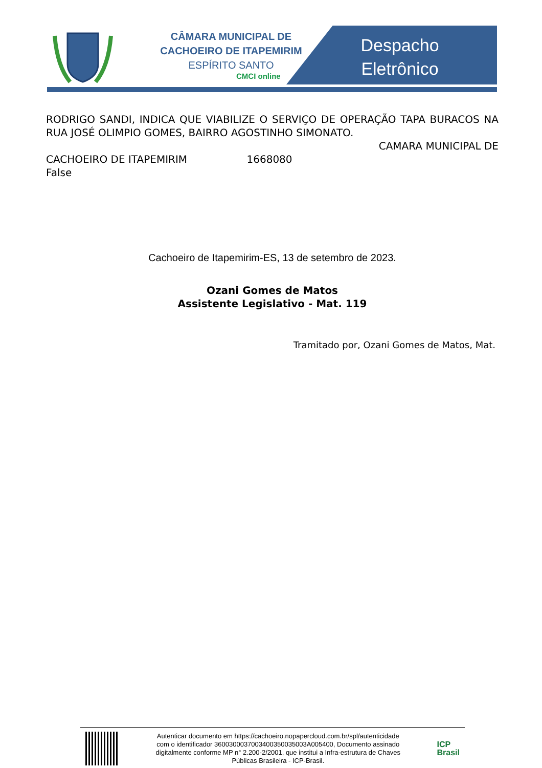CÂMARA MUNICIPAL DE
CACHOEIRO DE ITAPEMIRIM
ESPÍRITO SANTO
CMCI online
Despacho Eletrônico
RODRIGO SANDI, INDICA QUE VIABILIZE O SERVIÇO DE OPERAÇÃO TAPA BURACOS NA RUA JOSÉ OLIMPIO GOMES, BAIRRO AGOSTINHO SIMONATO.
CAMARA MUNICIPAL DE
CACHOEIRO DE ITAPEMIRIM 1668080
False
Cachoeiro de Itapemirim-ES, 13 de setembro de 2023.
Ozani Gomes de Matos
Assistente Legislativo - Mat. 119
Tramitado por, Ozani Gomes de Matos, Mat.
Autenticar documento em https://cachoeiro.nopapercloud.com.br/spl/autenticidade
com o identificador 3600300037003400350035003A005400, Documento assinado
digitalmente conforme MP n° 2.200-2/2001, que institui a Infra-estrutura de Chaves
Públicas Brasileira - ICP-Brasil.
ICP
Brasil